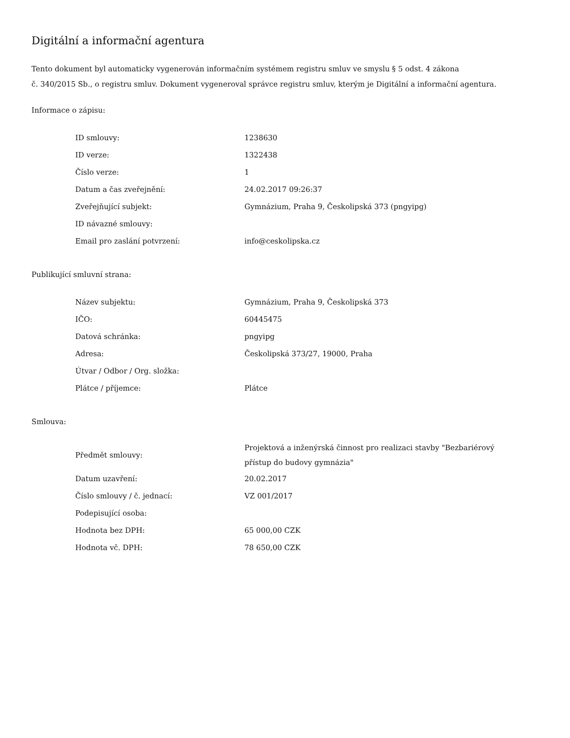Digitální a informační agentura
Tento dokument byl automaticky vygenerován informačním systémem registru smluv ve smyslu § 5 odst. 4 zákona
č. 340/2015 Sb., o registru smluv. Dokument vygeneroval správce registru smluv, kterým je Digitální a informační agentura.
Informace o zápisu:
| ID smlouvy: | 1238630 |
| ID verze: | 1322438 |
| Číslo verze: | 1 |
| Datum a čas zveřejnění: | 24.02.2017 09:26:37 |
| Zveřejňující subjekt: | Gymnázium, Praha 9, Českolipská 373 (pngyipg) |
| ID návazné smlouvy: | |
| Email pro zaslání potvrzení: | info@ceskolipska.cz |
Publikující smluvní strana:
| Název subjektu: | Gymnázium, Praha 9, Českolipská 373 |
| IČO: | 60445475 |
| Datová schránka: | pngyipg |
| Adresa: | Českolipská 373/27, 19000, Praha |
| Útvar / Odbor / Org. složka: | |
| Plátce / příjemce: | Plátce |
Smlouva:
| Předmět smlouvy: | Projektová a inženýrská činnost pro realizaci stavby "Bezbariérový přístup do budovy gymnázia" |
| Datum uzavření: | 20.02.2017 |
| Číslo smlouvy / č. jednací: | VZ 001/2017 |
| Podepisující osoba: | |
| Hodnota bez DPH: | 65 000,00 CZK |
| Hodnota vč. DPH: | 78 650,00 CZK |